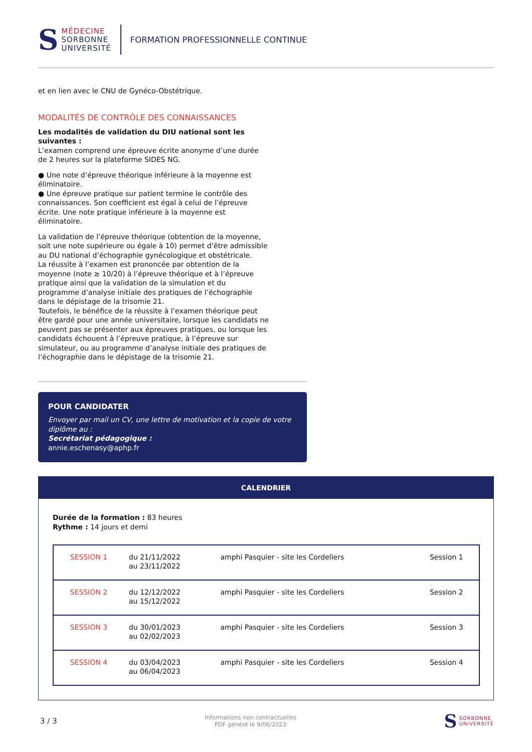S
MÉDECINE
SORBONNE
UNIVERSITÉ
FORMATION PROFESSIONNELLE CONTINUE
et en lien avec le CNU de Gynéco-Obstétrique.
MODALITÉS DE CONTRÔLE DES CONNAISSANCES
Les modalités de validation du DIU national sont les suivantes :
L’examen comprend une épreuve écrite anonyme d’une durée de 2 heures sur la plateforme SIDES NG.
● Une note d’épreuve théorique inférieure à la moyenne est éliminatoire.
● Une épreuve pratique sur patient termine le contrôle des connaissances. Son coefficient est égal à celui de l’épreuve écrite. Une note pratique inférieure à la moyenne est éliminatoire.
La validation de l’épreuve théorique (obtention de la moyenne, soit une note supérieure ou égale à 10) permet d’être admissible au DU national d’échographie gynécologique et obstétricale.
La réussite à l’examen est prononcée par obtention de la moyenne (note ≥ 10/20) à l’épreuve théorique et à l’épreuve pratique ainsi que la validation de la simulation et du programme d’analyse initiale des pratiques de l’échographie dans le dépistage de la trisomie 21.
Toutefois, le bénéfice de la réussite à l’examen théorique peut être gardé pour une année universitaire, lorsque les candidats ne peuvent pas se présenter aux épreuves pratiques, ou lorsque les candidats échouent à l’épreuve pratique, à l’épreuve sur simulateur, ou au programme d’analyse initiale des pratiques de l’échographie dans le dépistage de la trisomie 21.
POUR CANDIDATER
Envoyer par mail un CV, une lettre de motivation et la copie de votre diplôme au :
Secrétariat pédagogique :
annie.eschenasy@aphp.fr
CALENDRIER
Durée de la formation : 83 heures
Rythme : 14 jours et demi
| SESSION 1 | du 21/11/2022 au 23/11/2022 | amphi Pasquier - site les Cordeliers | Session 1 |
| SESSION 2 | du 12/12/2022 au 15/12/2022 | amphi Pasquier - site les Cordeliers | Session 2 |
| SESSION 3 | du 30/01/2023 au 02/02/2023 | amphi Pasquier - site les Cordeliers | Session 3 |
| SESSION 4 | du 03/04/2023 au 06/04/2023 | amphi Pasquier - site les Cordeliers | Session 4 |
3 / 3 Informations non contractuelles
PDF généré le 9/06/2023 S SORBONNE
UNIVERSITÉ